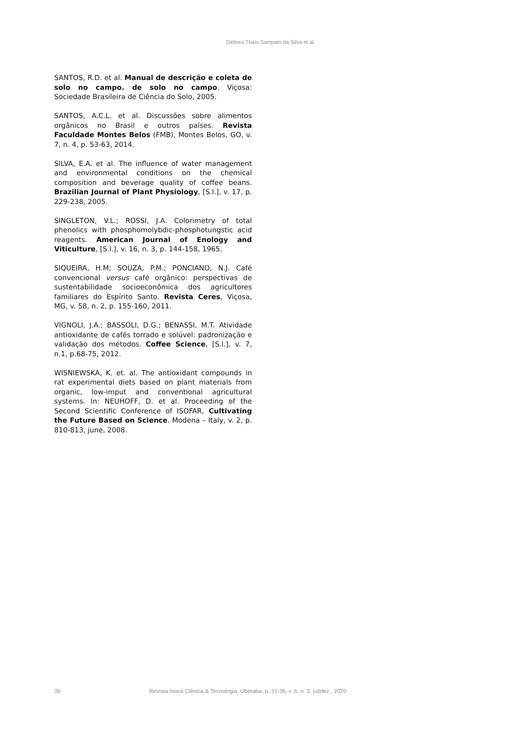Débora Thaís Sampaio da Silva et al.
SANTOS, R.D. et al. Manual de descrição e coleta de solo no campo. de solo no campo. Viçosa: Sociedade Brasileira de Ciência do Solo, 2005.
SANTOS, A.C.L. et al. Discussões sobre alimentos orgânicos no Brasil e outros países. Revista Faculdade Montes Belos (FMB), Montes Belos, GO, v. 7, n. 4, p. 53-63, 2014.
SILVA, E.A. et al. The influence of water management and environmental conditions on the chemical composition and beverage quality of coffee beans. Brazilian Journal of Plant Physiology, [S.l.], v. 17, p. 229-238, 2005.
SINGLETON, V.L.; ROSSI, J.A. Colorimetry of total phenolics with phosphomolybdic-phosphotungstic acid reagents. American Journal of Enology and Viticulture, [S.l.], v. 16, n. 3, p. 144-158, 1965.
SIQUEIRA, H.M; SOUZA, P.M.; PONCIANO, N.J. Café convencional versus café orgânico: perspectivas de sustentabilidade socioeconômica dos agricultores familiares do Espírito Santo. Revista Ceres, Viçosa, MG, v. 58, n. 2, p. 155-160, 2011.
VIGNOLI, J.A.; BASSOLI, D.G.; BENASSI, M.T. Atividade antioxidante de cafés torrado e solúvel: padronização e validação dos métodos. Coffee Science, [S.l.], v. 7, n.1, p.68-75, 2012.
WISNIEWSKA, K. et. al. The antioxidant compounds in rat experimental diets based on plant materials from organic, low-imput and conventional agricultural systems. In: NEUHOFF, D. et al. Proceeding of the Second Scientific Conference of ISOFAR, Cultivating the Future Based on Science. Modena – Italy, v. 2, p. 810-813, june, 2008.
36 Revista Inova Ciência & Tecnologia, Uberaba, p. 31-36, v. 6, n. 2, jul/dez., 2020